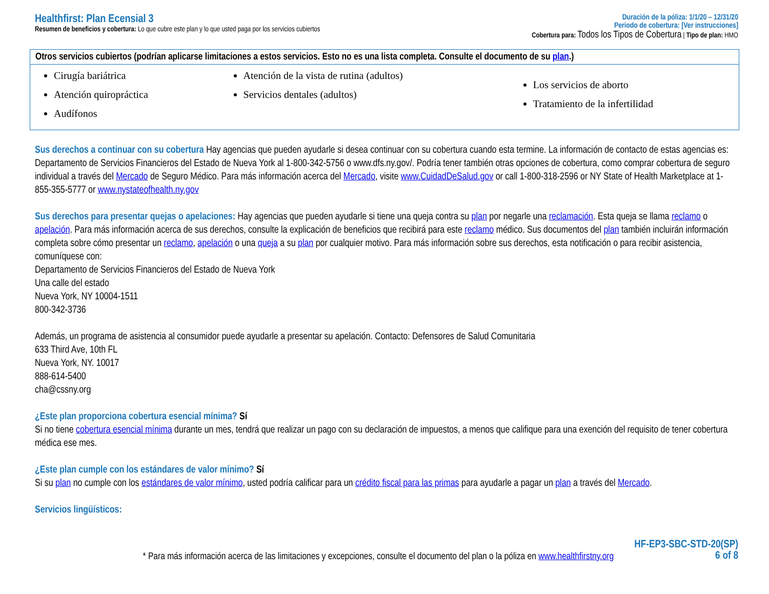Healthfirst: Plan Ecensial 3
Resumen de beneficios y cobertura: Lo que cubre este plan y lo que usted paga por los servicios cubiertos
Duración de la póliza: 1/1/20 – 12/31/20
Periodo de cobertura: [Ver instrucciones]
Cobertura para: Todos los Tipos de Cobertura | Tipo de plan: HMO
| Otros servicios cubiertos (podrían aplicarse limitaciones a estos servicios. Esto no es una lista completa. Consulte el documento de su plan .) | | |
| --- | --- | --- |
| Cirugía bariátrica Atención quiropráctica Audífonos | Atención de la vista de rutina (adultos) Servicios dentales (adultos) | Los servicios de aborto Tratamiento de la infertilidad |
Sus derechos a continuar con su cobertura Hay agencias que pueden ayudarle si desea continuar con su cobertura cuando esta termine. La información de contacto de estas agencias es: Departamento de Servicios Financieros del Estado de Nueva York al 1-800-342-5756 o www.dfs.ny.gov/. Podría tener también otras opciones de cobertura, como comprar cobertura de seguro individual a través del Mercado de Seguro Médico. Para más información acerca del Mercado, visite www.CuidadDeSalud.gov or call 1-800-318-2596 or NY State of Health Marketplace at 1-855-355-5777 or www.nystateofhealth.ny.gov
Sus derechos para presentar quejas o apelaciones: Hay agencias que pueden ayudarle si tiene una queja contra su plan por negarle una reclamación. Esta queja se llama reclamo o apelación. Para más información acerca de sus derechos, consulte la explicación de beneficios que recibirá para este reclamo médico. Sus documentos del plan también incluirán información completa sobre cómo presentar un reclamo, apelación o una queja a su plan por cualquier motivo. Para más información sobre sus derechos, esta notificación o para recibir asistencia, comuníquese con:
Departamento de Servicios Financieros del Estado de Nueva York
Una calle del estado
Nueva York, NY 10004-1511
800-342-3736
Además, un programa de asistencia al consumidor puede ayudarle a presentar su apelación. Contacto: Defensores de Salud Comunitaria
633 Third Ave, 10th FL
Nueva York, NY. 10017
888-614-5400
cha@cssny.org
¿Este plan proporciona cobertura esencial mínima? Sí
Si no tiene cobertura esencial mínima durante un mes, tendrá que realizar un pago con su declaración de impuestos, a menos que califique para una exención del requisito de tener cobertura médica ese mes.
¿Este plan cumple con los estándares de valor mínimo? Sí
Si su plan no cumple con los estándares de valor mínimo, usted podría calificar para un crédito fiscal para las primas para ayudarle a pagar un plan a través del Mercado.
Servicios lingüísticos:
* Para más información acerca de las limitaciones y excepciones, consulte el documento del plan o la póliza en www.healthfirstny.org
HF-EP3-SBC-STD-20(SP)
6 of 8